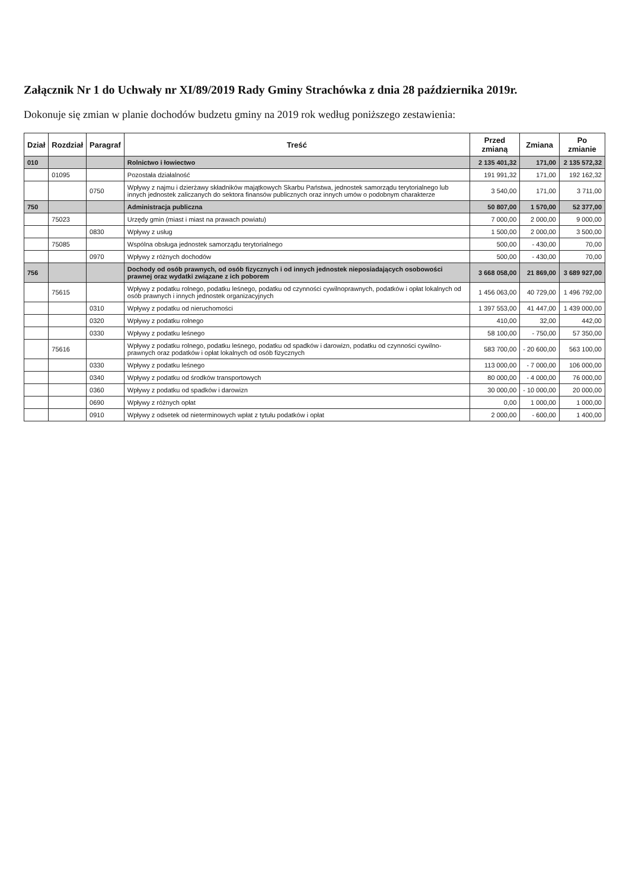Załącznik Nr 1 do Uchwały nr XI/89/2019 Rady Gminy Strachówka z dnia 28 października 2019r.
Dokonuje się zmian w planie dochodów budzetu gminy na 2019 rok według poniższego zestawienia:
| Dział | Rozdział | Paragraf | Treść | Przed zmianą | Zmiana | Po zmianie |
| --- | --- | --- | --- | --- | --- | --- |
| 010 | | | Rolnictwo i łowiectwo | 2 135 401,32 | 171,00 | 2 135 572,32 |
| | 01095 | | Pozostała działalność | 191 991,32 | 171,00 | 192 162,32 |
| | | 0750 | Wpływy z najmu i dzierżawy składników majątkowych Skarbu Państwa, jednostek samorządu terytorialnego lub innych jednostek zaliczanych do sektora finansów publicznych oraz innych umów o podobnym charakterze | 3 540,00 | 171,00 | 3 711,00 |
| 750 | | | Administracja publiczna | 50 807,00 | 1 570,00 | 52 377,00 |
| | 75023 | | Urzędy gmin (miast i miast na prawach powiatu) | 7 000,00 | 2 000,00 | 9 000,00 |
| | | 0830 | Wpływy z usług | 1 500,00 | 2 000,00 | 3 500,00 |
| | 75085 | | Wspólna obsługa jednostek samorządu terytorialnego | 500,00 | - 430,00 | 70,00 |
| | | 0970 | Wpływy z różnych dochodów | 500,00 | - 430,00 | 70,00 |
| 756 | | | Dochody od osób prawnych, od osób fizycznych i od innych jednostek nieposiadających osobowości prawnej oraz wydatki związane z ich poborem | 3 668 058,00 | 21 869,00 | 3 689 927,00 |
| | 75615 | | Wpływy z podatku rolnego, podatku leśnego, podatku od czynności cywilnoprawnych, podatków i opłat lokalnych od osób prawnych i innych jednostek organizacyjnych | 1 456 063,00 | 40 729,00 | 1 496 792,00 |
| | | 0310 | Wpływy z podatku od nieruchomości | 1 397 553,00 | 41 447,00 | 1 439 000,00 |
| | | 0320 | Wpływy z podatku rolnego | 410,00 | 32,00 | 442,00 |
| | | 0330 | Wpływy z podatku leśnego | 58 100,00 | - 750,00 | 57 350,00 |
| | 75616 | | Wpływy z podatku rolnego, podatku leśnego, podatku od spadków i darowizn, podatku od czynności cywilno-prawnych oraz podatków i opłat lokalnych od osób fizycznych | 583 700,00 | - 20 600,00 | 563 100,00 |
| | | 0330 | Wpływy z podatku leśnego | 113 000,00 | - 7 000,00 | 106 000,00 |
| | | 0340 | Wpływy z podatku od środków transportowych | 80 000,00 | - 4 000,00 | 76 000,00 |
| | | 0360 | Wpływy z podatku od spadków i darowizn | 30 000,00 | - 10 000,00 | 20 000,00 |
| | | 0690 | Wpływy z różnych opłat | 0,00 | 1 000,00 | 1 000,00 |
| | | 0910 | Wpływy z odsetek od nieterminowych wpłat z tytułu podatków i opłat | 2 000,00 | - 600,00 | 1 400,00 |